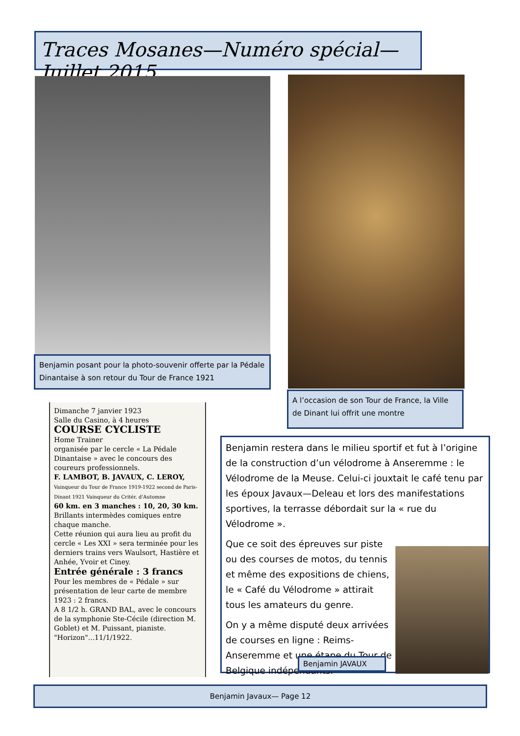Traces Mosanes—Numéro spécial—Juillet 2015
Benjamin posant pour la photo-souvenir offerte par la Pédale Dinantaise à son retour du Tour de France 1921
A l’occasion de son Tour de France, la Ville de Dinant lui offrit une montre
Dimanche 7 janvier 1923
Salle du Casino, à 4 heures
COURSE CYCLISTE
Home Trainer
organisée par le cercle « La Pédale Dinantaise » avec le concours des coureurs professionnels.
F. LAMBOT, B. JAVAUX, C. LEROY,
Vainqueur du Tour de France 1919-1922 second de Paris-Dinant 1921 Vainqueur du Critér. d'Automne
60 km. en 3 manches : 10, 20, 30 km.
Brillants intermèdes comiques entre chaque manche.
Cette réunion qui aura lieu au profit du cercle « Les XXI » sera terminée pour les derniers trains vers Waulsort, Hastière et Anhée, Yvoir et Ciney.
Entrée générale : 3 francs
Pour les membres de « Pédale » sur présentation de leur carte de membre 1923 : 2 francs.
A 8 1/2 h. GRAND BAL, avec le concours de la symphonie Ste-Cécile (direction M. Goblet) et M. Puissant, pianiste. "Horizon"...11/1/1922.
Benjamin restera dans le milieu sportif et fut à l’origine de la construction d’un vélodrome à Anseremme : le Vélodrome de la Meuse. Celui-ci jouxtait le café tenu par les époux Javaux—Deleau et lors des manifestations sportives, la terrasse débordait sur la « rue du Vélodrome ».
Que ce soit des épreuves sur piste ou des courses de motos, du tennis et même des expositions de chiens, le « Café du Vélodrome » attirait tous les amateurs du genre.
On y a même disputé deux arrivées de courses en ligne : Reims-Anseremme et une étape du Tour de Belgique indépendants.
Benjamin JAVAUX
Benjamin Javaux— Page 12